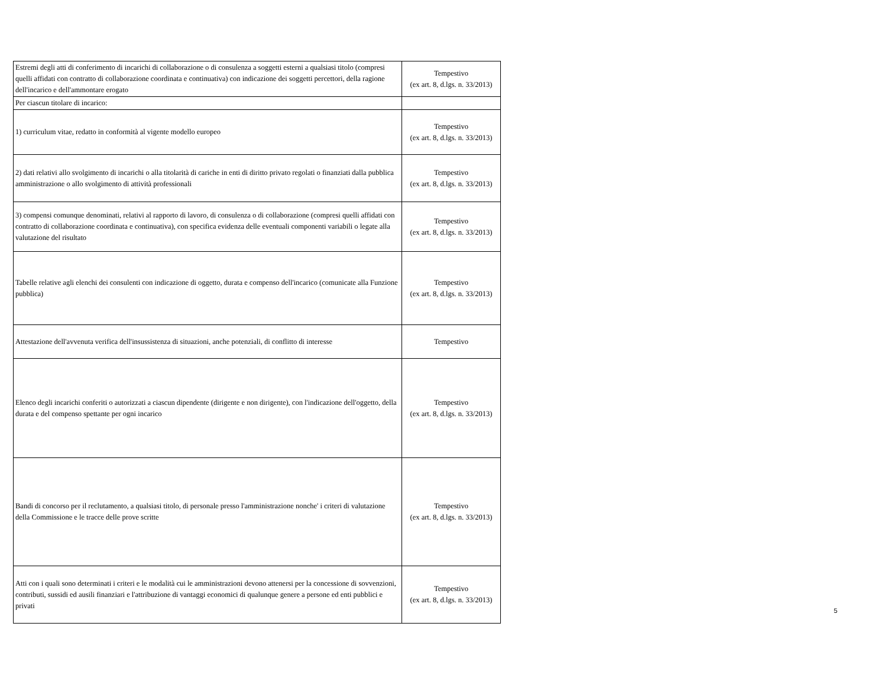| Estremi degli atti di conferimento di incarichi di collaborazione o di consulenza a soggetti esterni a qualsiasi titolo (compresi quelli affidati con contratto di collaborazione coordinata e continuativa) con indicazione dei soggetti percettori, della ragione dell'incarico e dell'ammontare erogato | Tempestivo (ex art. 8, d.lgs. n. 33/2013) |
| Per ciascun titolare di incarico: | |
| 1) curriculum vitae, redatto in conformità al vigente modello europeo | Tempestivo (ex art. 8, d.lgs. n. 33/2013) |
| 2) dati relativi allo svolgimento di incarichi o alla titolarità di cariche in enti di diritto privato regolati o finanziati dalla pubblica amministrazione o allo svolgimento di attività professionali | Tempestivo (ex art. 8, d.lgs. n. 33/2013) |
| 3) compensi comunque denominati, relativi al rapporto di lavoro, di consulenza o di collaborazione (compresi quelli affidati con contratto di collaborazione coordinata e continuativa), con specifica evidenza delle eventuali componenti variabili o legate alla valutazione del risultato | Tempestivo (ex art. 8, d.lgs. n. 33/2013) |
| Tabelle relative agli elenchi dei consulenti con indicazione di oggetto, durata e compenso dell'incarico (comunicate alla Funzione pubblica) | Tempestivo (ex art. 8, d.lgs. n. 33/2013) |
| Attestazione dell'avvenuta verifica dell'insussistenza di situazioni, anche potenziali, di conflitto di interesse | Tempestivo |
| Elenco degli incarichi conferiti o autorizzati a ciascun dipendente (dirigente e non dirigente), con l'indicazione dell'oggetto, della durata e del compenso spettante per ogni incarico | Tempestivo (ex art. 8, d.lgs. n. 33/2013) |
| Bandi di concorso per il reclutamento, a qualsiasi titolo, di personale presso l'amministrazione nonche' i criteri di valutazione della Commissione e le tracce delle prove scritte | Tempestivo (ex art. 8, d.lgs. n. 33/2013) |
| Atti con i quali sono determinati i criteri e le modalità cui le amministrazioni devono attenersi per la concessione di sovvenzioni, contributi, sussidi ed ausili finanziari e l'attribuzione di vantaggi economici di qualunque genere a persone ed enti pubblici e privati | Tempestivo (ex art. 8, d.lgs. n. 33/2013) |
5